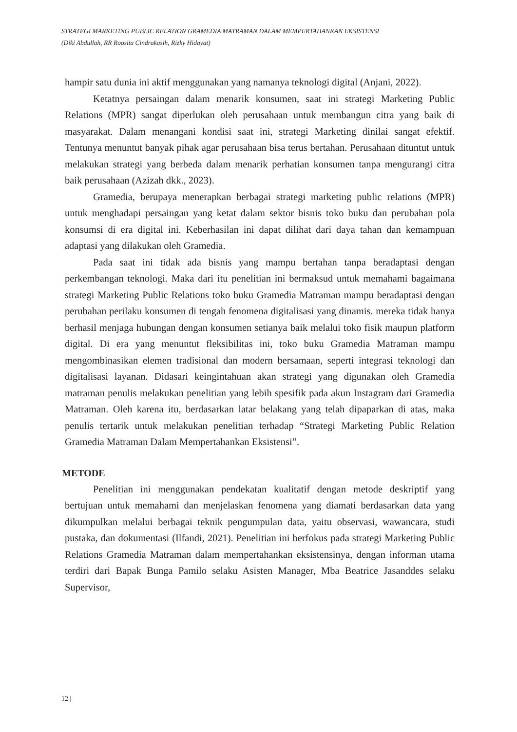STRATEGI MARKETING PUBLIC RELATION GRAMEDIA MATRAMAN DALAM MEMPERTAHANKAN EKSISTENSI
(Diki Abdullah, RR Roosita Cindrakasih, Rizky Hidayat)
hampir satu dunia ini aktif menggunakan yang namanya teknologi digital (Anjani, 2022).
Ketatnya persaingan dalam menarik konsumen, saat ini strategi Marketing Public Relations (MPR) sangat diperlukan oleh perusahaan untuk membangun citra yang baik di masyarakat. Dalam menangani kondisi saat ini, strategi Marketing dinilai sangat efektif. Tentunya menuntut banyak pihak agar perusahaan bisa terus bertahan. Perusahaan dituntut untuk melakukan strategi yang berbeda dalam menarik perhatian konsumen tanpa mengurangi citra baik perusahaan (Azizah dkk., 2023).
Gramedia, berupaya menerapkan berbagai strategi marketing public relations (MPR) untuk menghadapi persaingan yang ketat dalam sektor bisnis toko buku dan perubahan pola konsumsi di era digital ini. Keberhasilan ini dapat dilihat dari daya tahan dan kemampuan adaptasi yang dilakukan oleh Gramedia.
Pada saat ini tidak ada bisnis yang mampu bertahan tanpa beradaptasi dengan perkembangan teknologi. Maka dari itu penelitian ini bermaksud untuk memahami bagaimana strategi Marketing Public Relations toko buku Gramedia Matraman mampu beradaptasi dengan perubahan perilaku konsumen di tengah fenomena digitalisasi yang dinamis. mereka tidak hanya berhasil menjaga hubungan dengan konsumen setianya baik melalui toko fisik maupun platform digital. Di era yang menuntut fleksibilitas ini, toko buku Gramedia Matraman mampu mengombinasikan elemen tradisional dan modern bersamaan, seperti integrasi teknologi dan digitalisasi layanan. Didasari keingintahuan akan strategi yang digunakan oleh Gramedia matraman penulis melakukan penelitian yang lebih spesifik pada akun Instagram dari Gramedia Matraman. Oleh karena itu, berdasarkan latar belakang yang telah dipaparkan di atas, maka penulis tertarik untuk melakukan penelitian terhadap “Strategi Marketing Public Relation Gramedia Matraman Dalam Mempertahankan Eksistensi”.
METODE
Penelitian ini menggunakan pendekatan kualitatif dengan metode deskriptif yang bertujuan untuk memahami dan menjelaskan fenomena yang diamati berdasarkan data yang dikumpulkan melalui berbagai teknik pengumpulan data, yaitu observasi, wawancara, studi pustaka, dan dokumentasi (Ilfandi, 2021). Penelitian ini berfokus pada strategi Marketing Public Relations Gramedia Matraman dalam mempertahankan eksistensinya, dengan informan utama terdiri dari Bapak Bunga Pamilo selaku Asisten Manager, Mba Beatrice Jasanddes selaku Supervisor,
12 |